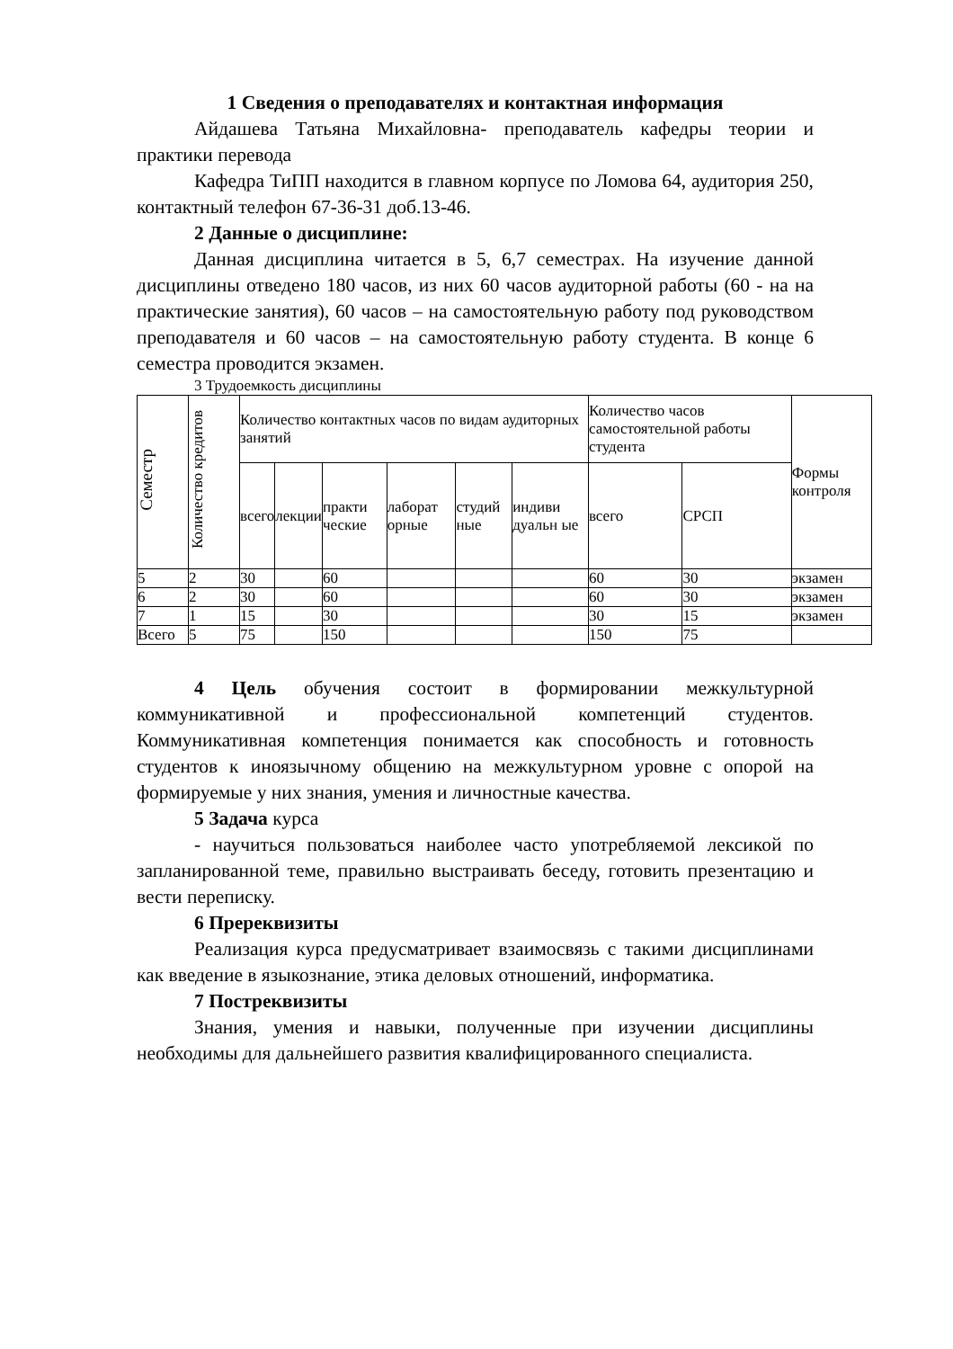1 Сведения о преподавателях и контактная информация
Айдашева Татьяна Михайловна- преподаватель кафедры теории и практики перевода
Кафедра ТиПП находится в главном корпусе по Ломова 64, аудитория 250, контактный телефон 67-36-31 доб.13-46.
2 Данные о дисциплине:
Данная дисциплина читается в 5, 6,7 семестрах. На изучение данной дисциплины отведено 180 часов, из них 60 часов аудиторной работы (60 - на на практические занятия), 60 часов – на самостоятельную работу под руководством преподавателя и 60 часов – на самостоятельную работу студента. В конце 6 семестра проводится экзамен.
3 Трудоемкость дисциплины
| Семестр | Количество кредитов | Количество контактных часов по видам аудиторных занятий | | | | | | Количество часов самостоятельной работы студента | | Формы контроля |
| --- | --- | --- | --- | --- | --- | --- | --- | --- | --- | --- |
| | | всего | лекции | практи ческие | лаборат орные | студий ные | индиви дуальн ые | всего | СРСП | |
| 5 | 2 | 30 | | 60 | | | | 60 | 30 | экзамен |
| 6 | 2 | 30 | | 60 | | | | 60 | 30 | экзамен |
| 7 | 1 | 15 | | 30 | | | | 30 | 15 | экзамен |
| Всего | 5 | 75 | | 150 | | | | 150 | 75 | |
4 Цель обучения состоит в формировании межкультурной коммуникативной и профессиональной компетенций студентов. Коммуникативная компетенция понимается как способность и готовность студентов к иноязычному общению на межкультурном уровне с опорой на формируемые у них знания, умения и личностные качества.
5 Задача курса
- научиться пользоваться наиболее часто употребляемой лексикой по запланированной теме, правильно выстраивать беседу, готовить презентацию и вести переписку.
6 Пререквизиты
Реализация курса предусматривает взаимосвязь с такими дисциплинами как введение в языкознание, этика деловых отношений, информатика.
7 Постреквизиты
Знания, умения и навыки, полученные при изучении дисциплины необходимы для дальнейшего развития квалифицированного специалиста.